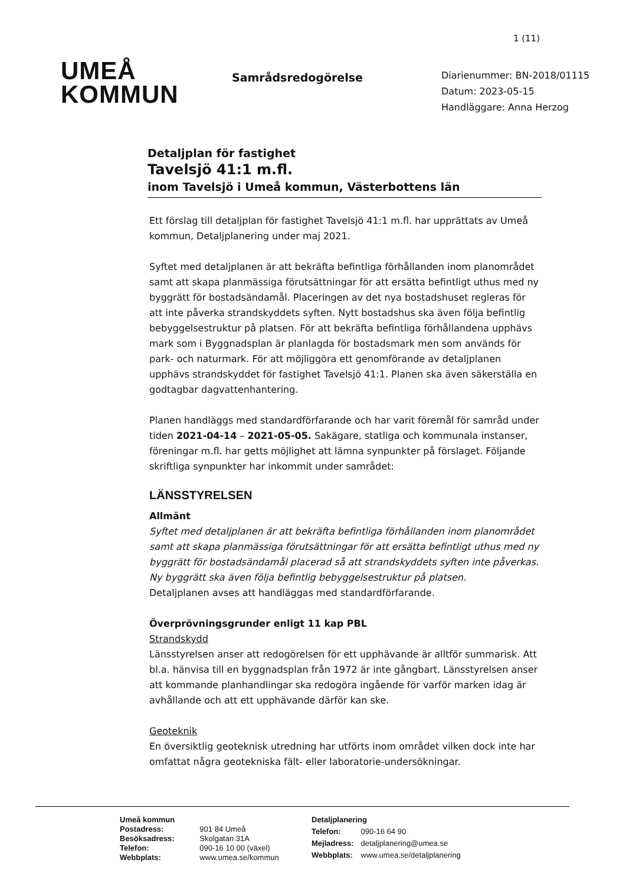1 (11)
UMEÅ
KOMMUN
Samrådsredogörelse
Diarienummer: BN-2018/01115
Datum: 2023-05-15
Handläggare: Anna Herzog
Detaljplan för fastighet
Tavelsjö 41:1 m.fl.
inom Tavelsjö i Umeå kommun, Västerbottens län
Ett förslag till detaljplan för fastighet Tavelsjö 41:1 m.fl. har upprättats av Umeå kommun, Detaljplanering under maj 2021.
Syftet med detaljplanen är att bekräfta befintliga förhållanden inom planområdet samt att skapa planmässiga förutsättningar för att ersätta befintligt uthus med ny byggrätt för bostadsändamål. Placeringen av det nya bostadshuset regleras för att inte påverka strandskyddets syften. Nytt bostadshus ska även följa befintlig bebyggelsestruktur på platsen. För att bekräfta befintliga förhållandena upphävs mark som i Byggnadsplan är planlagda för bostadsmark men som används för park- och naturmark. För att möjliggöra ett genomförande av detaljplanen upphävs strandskyddet för fastighet Tavelsjö 41:1. Planen ska även säkerställa en godtagbar dagvattenhantering.
Planen handläggs med standardförfarande och har varit föremål för samråd under tiden 2021-04-14 – 2021-05-05. Sakägare, statliga och kommunala instanser, föreningar m.fl. har getts möjlighet att lämna synpunkter på förslaget. Följande skriftliga synpunkter har inkommit under samrådet:
LÄNSSTYRELSEN
Allmänt
Syftet med detaljplanen är att bekräfta befintliga förhållanden inom planområdet samt att skapa planmässiga förutsättningar för att ersätta befintligt uthus med ny byggrätt för bostadsändamål placerad så att strandskyddets syften inte påverkas. Ny byggrätt ska även följa befintlig bebyggelsestruktur på platsen.
Detaljplanen avses att handläggas med standardförfarande.
Överprövningsgrunder enligt 11 kap PBL
Strandskydd
Länsstyrelsen anser att redogörelsen för ett upphävande är alltför summarisk. Att bl.a. hänvisa till en byggnadsplan från 1972 är inte gångbart. Länsstyrelsen anser att kommande planhandlingar ska redogöra ingående för varför marken idag är avhållande och att ett upphävande därför kan ske.
Geoteknik
En översiktlig geoteknisk utredning har utförts inom området vilken dock inte har omfattat några geotekniska fält- eller laboratorie-undersökningar.
| Umeå kommun | |
| Postadress: | 901 84 Umeå |
| Besöksadress: | Skolgatan 31A |
| Telefon: | 090-16 10 00 (växel) |
| Webbplats: | www.umea.se/kommun |
| Detaljplanering | |
| Telefon: | 090-16 64 90 |
| Mejladress: | detaljplanering@umea.se |
| Webbplats: | www.umea.se/detaljplanering |